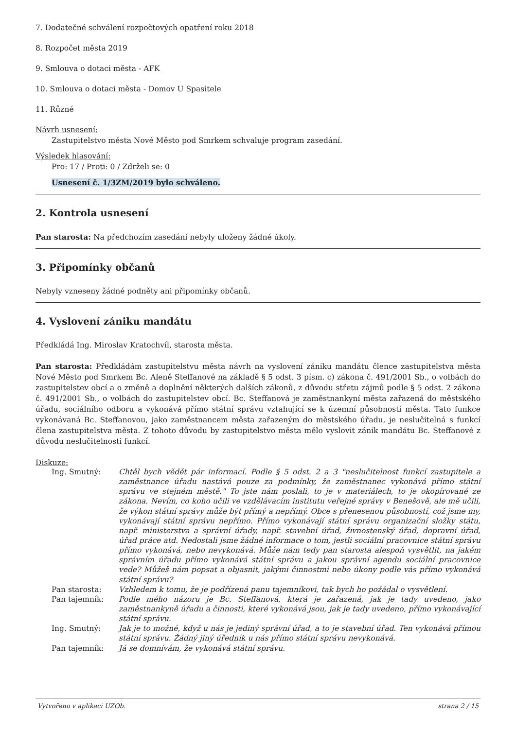7. Dodatečné schválení rozpočtových opatření roku 2018
8. Rozpočet města 2019
9. Smlouva o dotaci města - AFK
10. Smlouva o dotaci města - Domov U Spasitele
11. Různé
Návrh usnesení:
Zastupitelstvo města Nové Město pod Smrkem schvaluje program zasedání.
Výsledek hlasování:
Pro: 17 / Proti: 0 / Zdrželi se: 0
Usnesení č. 1/3ZM/2019 bylo schváleno.
2. Kontrola usnesení
Pan starosta: Na předchozím zasedání nebyly uloženy žádné úkoly.
3. Připomínky občanů
Nebyly vzneseny žádné podněty ani připomínky občanů.
4. Vyslovení zániku mandátu
Předkládá Ing. Miroslav Kratochvíl, starosta města.
Pan starosta: Předkládám zastupitelstvu města návrh na vyslovení zániku mandátu člence zastupitelstva města Nové Město pod Smrkem Bc. Aleně Steffanové na základě § 5 odst. 3 písm. c) zákona č. 491/2001 Sb., o volbách do zastupitelstev obcí a o změně a doplnění některých dalších zákonů, z důvodu střetu zájmů podle § 5 odst. 2 zákona č. 491/2001 Sb., o volbách do zastupitelstev obcí. Bc. Steffanová je zaměstnankyní města zařazená do městského úřadu, sociálního odboru a vykonává přímo státní správu vztahující se k územní působnosti města. Tato funkce vykonávaná Bc. Steffanovou, jako zaměstnancem města zařazeným do městského úřadu, je neslučitelná s funkcí člena zastupitelstva města. Z tohoto důvodu by zastupitelstvo města mělo vyslovit zánik mandátu Bc. Steffanové z důvodu neslučitelnosti funkcí.
Diskuze:
| Ing. Smutný: | Chtěl bych vědět pár informací. Podle § 5 odst. 2 a 3 "neslučitelnost funkcí zastupitele a zaměstnance úřadu nastává pouze za podmínky, že zaměstnanec vykonává přímo státní správu ve stejném městě." To jste nám poslali, to je v materiálech, to je okopírované ze zákona. Nevím, co koho učili ve vzdělávacím institutu veřejné správy v Benešově, ale mě učili, že výkon státní správy může být přímý a nepřímý. Obce s přenesenou působností, což jsme my, vykonávají státní správu nepřímo. Přímo vykonávají státní správu organizační složky státu, např. ministerstva a správní úřady, např. stavební úřad, živnostenský úřad, dopravní úřad, úřad práce atd. Nedostali jsme žádné informace o tom, jestli sociální pracovnice státní správu přímo vykonává, nebo nevykonává. Může nám tedy pan starosta alespoň vysvětlit, na jakém správním úřadu přímo vykonává státní správu a jakou správní agendu sociální pracovnice vede? Můžeš nám popsat a objasnit, jakými činnostmi nebo úkony podle vás přímo vykonává státní správu? |
| Pan starosta: | Vzhledem k tomu, že je podřízená panu tajemníkovi, tak bych ho požádal o vysvětlení. |
| Pan tajemník: | Podle mého názoru je Bc. Steffanová, která je zařazená, jak je tady uvedeno, jako zaměstnankyně úřadu a činnosti, které vykonává jsou, jak je tady uvedeno, přímo vykonávající státní správu. |
| Ing. Smutný: | Jak je to možné, když u nás je jediný správní úřad, a to je stavební úřad. Ten vykonává přímou státní správu. Žádný jiný úředník u nás přímo státní správu nevykonává. |
| Pan tajemník: | Já se domnívám, že vykonává státní správu. |
Vytvořeno v aplikaci UZOb. strana 2 / 15